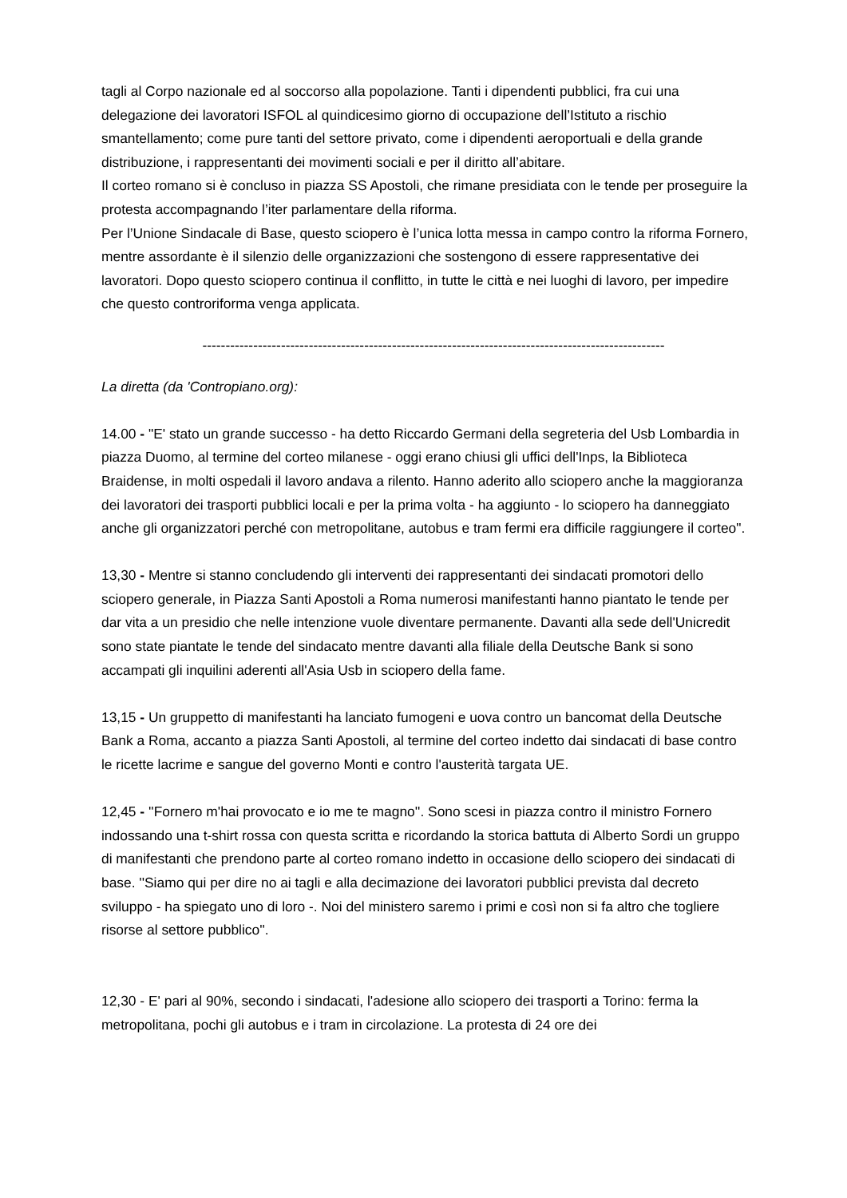tagli al Corpo nazionale ed al soccorso alla popolazione. Tanti i dipendenti pubblici, fra cui una delegazione dei lavoratori ISFOL al quindicesimo giorno di occupazione dell’Istituto a rischio smantellamento; come pure tanti del settore privato, come i dipendenti aeroportuali e della grande distribuzione, i rappresentanti dei movimenti sociali e per il diritto all’abitare.
Il corteo romano si è concluso in piazza SS Apostoli, che rimane presidiata con le tende per proseguire la protesta accompagnando l’iter parlamentare della riforma.
Per l’Unione Sindacale di Base, questo sciopero è l’unica lotta messa in campo contro la riforma Fornero, mentre assordante è il silenzio delle organizzazioni che sostengono di essere rappresentative dei lavoratori. Dopo questo sciopero continua il conflitto, in tutte le città e nei luoghi di lavoro, per impedire che questo controriforma venga applicata.
----------------------------------------------------------------------------------------------------
La diretta (da 'Contropiano.org):
14.00 - "E' stato un grande successo - ha detto Riccardo Germani della segreteria del Usb Lombardia in piazza Duomo, al termine del corteo milanese - oggi erano chiusi gli uffici dell'Inps, la Biblioteca Braidense, in molti ospedali il lavoro andava a rilento. Hanno aderito allo sciopero anche la maggioranza dei lavoratori dei trasporti pubblici locali e per la prima volta - ha aggiunto - lo sciopero ha danneggiato anche gli organizzatori perché con metropolitane, autobus e tram fermi era difficile raggiungere il corteo".
13,30 - Mentre si stanno concludendo gli interventi dei rappresentanti dei sindacati promotori dello sciopero generale, in Piazza Santi Apostoli a Roma numerosi manifestanti hanno piantato le tende per dar vita a un presidio che nelle intenzione vuole diventare permanente. Davanti alla sede dell'Unicredit sono state piantate le tende del sindacato mentre davanti alla filiale della Deutsche Bank si sono accampati gli inquilini aderenti all'Asia Usb in sciopero della fame.
13,15 - Un gruppetto di manifestanti ha lanciato fumogeni e uova contro un bancomat della Deutsche Bank a Roma, accanto a piazza Santi Apostoli, al termine del corteo indetto dai sindacati di base contro le ricette lacrime e sangue del governo Monti e contro l'austerità targata UE.
12,45 - ''Fornero m'hai provocato e io me te magno''. Sono scesi in piazza contro il ministro Fornero indossando una t-shirt rossa con questa scritta e ricordando la storica battuta di Alberto Sordi un gruppo di manifestanti che prendono parte al corteo romano indetto in occasione dello sciopero dei sindacati di base. ''Siamo qui per dire no ai tagli e alla decimazione dei lavoratori pubblici prevista dal decreto sviluppo - ha spiegato uno di loro -. Noi del ministero saremo i primi e così non si fa altro che togliere risorse al settore pubblico''.
12,30 - E' pari al 90%, secondo i sindacati, l'adesione allo sciopero dei trasporti a Torino: ferma la metropolitana, pochi gli autobus e i tram in circolazione. La protesta di 24 ore dei